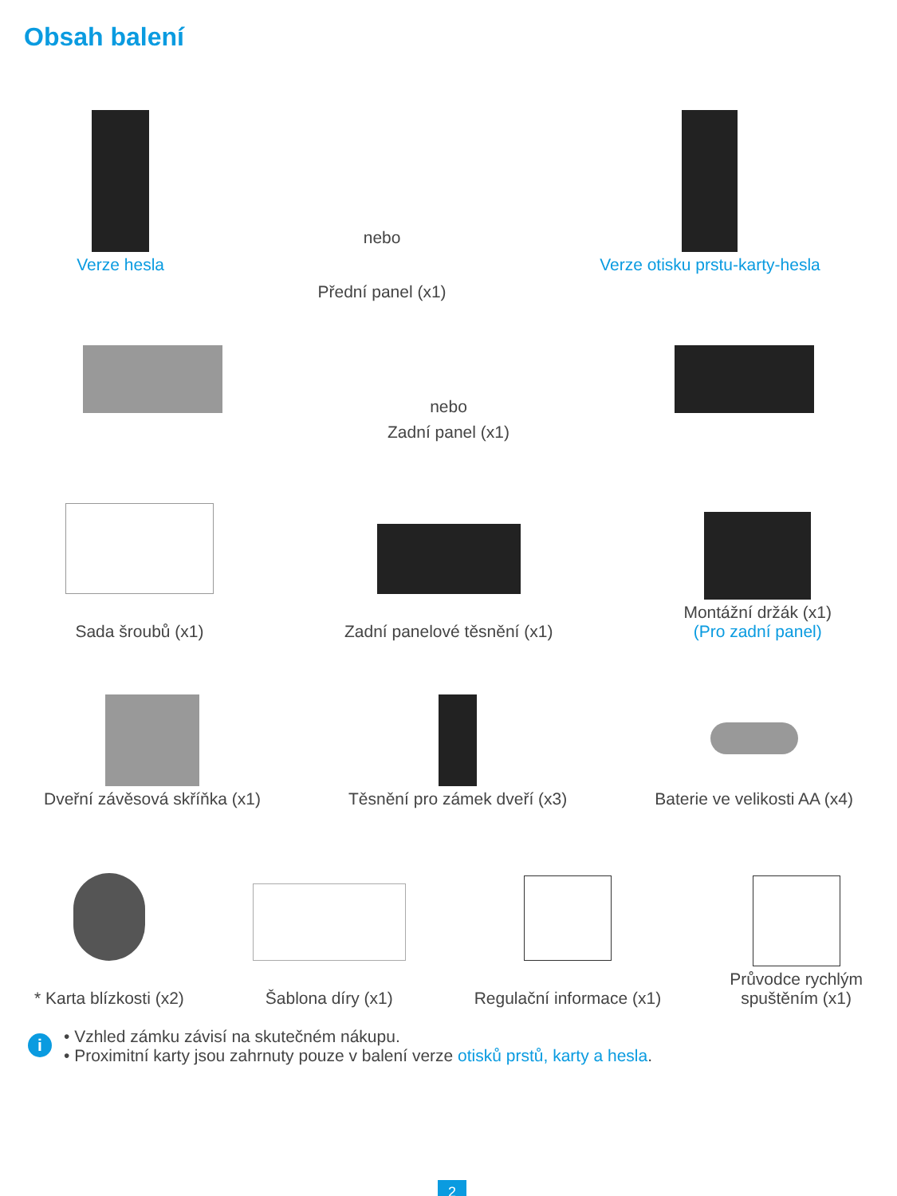Obsah balení
Verze hesla
nebo
Přední panel (x1)
Verze otisku prstu-karty-hesla
nebo
Zadní panel (x1)
Sada šroubů (x1)
Zadní panelové těsnění (x1)
Montážní držák (x1)
(Pro zadní panel)
Dveřní závěsová skříňka (x1)
Těsnění pro zámek dveří (x3)
Baterie ve velikosti AA (x4)
* Karta blízkosti (x2)
Šablona díry (x1)
Regulační informace (x1)
Průvodce rychlým
spuštěním (x1)
i
• Vzhled zámku závisí na skutečném nákupu.
• Proximitní karty jsou zahrnuty pouze v balení verze otisků prstů, karty a hesla.
2